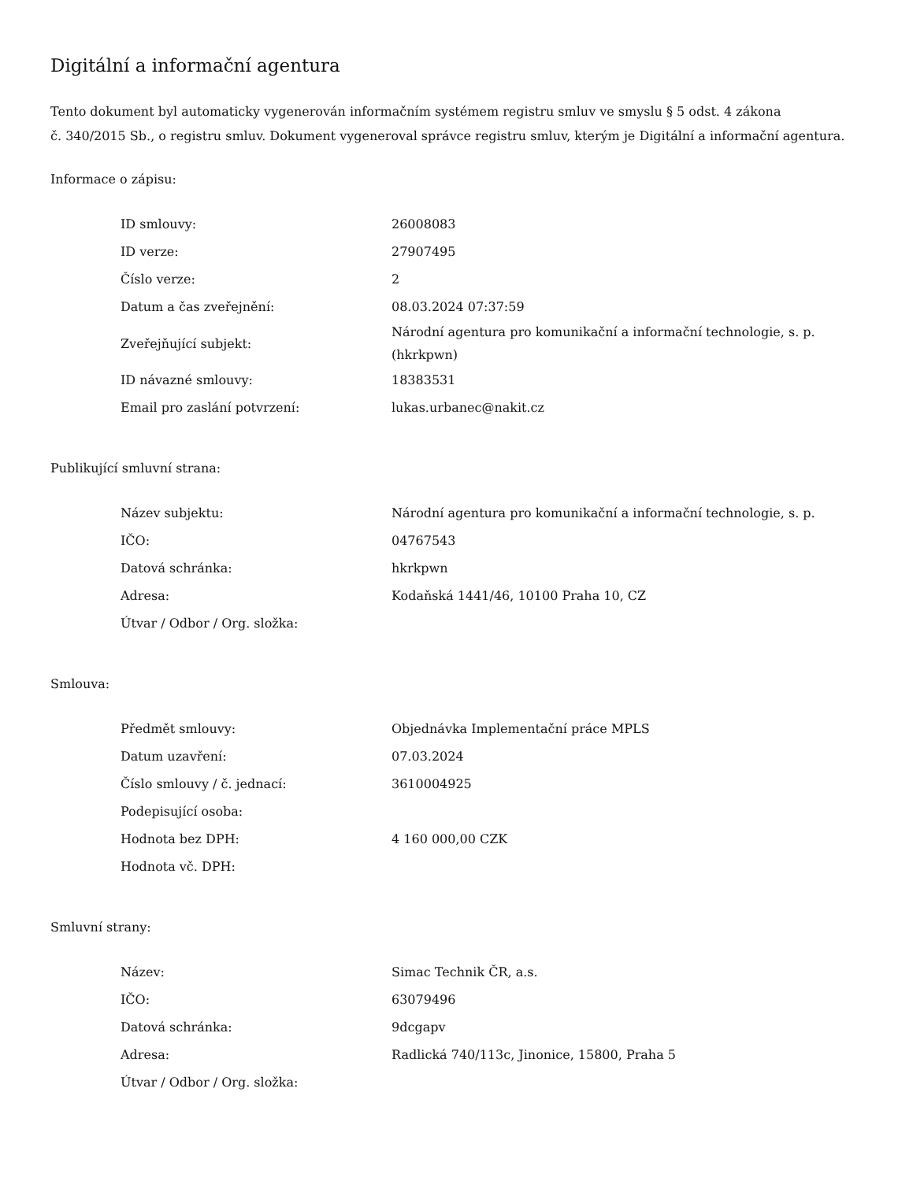Digitální a informační agentura
Tento dokument byl automaticky vygenerován informačním systémem registru smluv ve smyslu § 5 odst. 4 zákona
č. 340/2015 Sb., o registru smluv. Dokument vygeneroval správce registru smluv, kterým je Digitální a informační agentura.
Informace o zápisu:
| ID smlouvy: | 26008083 |
| ID verze: | 27907495 |
| Číslo verze: | 2 |
| Datum a čas zveřejnění: | 08.03.2024 07:37:59 |
| Zveřejňující subjekt: | Národní agentura pro komunikační a informační technologie, s. p. (hkrkpwn) |
| ID návazné smlouvy: | 18383531 |
| Email pro zaslání potvrzení: | lukas.urbanec@nakit.cz |
Publikující smluvní strana:
| Název subjektu: | Národní agentura pro komunikační a informační technologie, s. p. |
| IČO: | 04767543 |
| Datová schránka: | hkrkpwn |
| Adresa: | Kodaňská 1441/46, 10100 Praha 10, CZ |
| Útvar / Odbor / Org. složka: | |
Smlouva:
| Předmět smlouvy: | Objednávka Implementační práce MPLS |
| Datum uzavření: | 07.03.2024 |
| Číslo smlouvy / č. jednací: | 3610004925 |
| Podepisující osoba: | |
| Hodnota bez DPH: | 4 160 000,00 CZK |
| Hodnota vč. DPH: | |
Smluvní strany:
| Název: | Simac Technik ČR, a.s. |
| IČO: | 63079496 |
| Datová schránka: | 9dcgapv |
| Adresa: | Radlická 740/113c, Jinonice, 15800, Praha 5 |
| Útvar / Odbor / Org. složka: | |